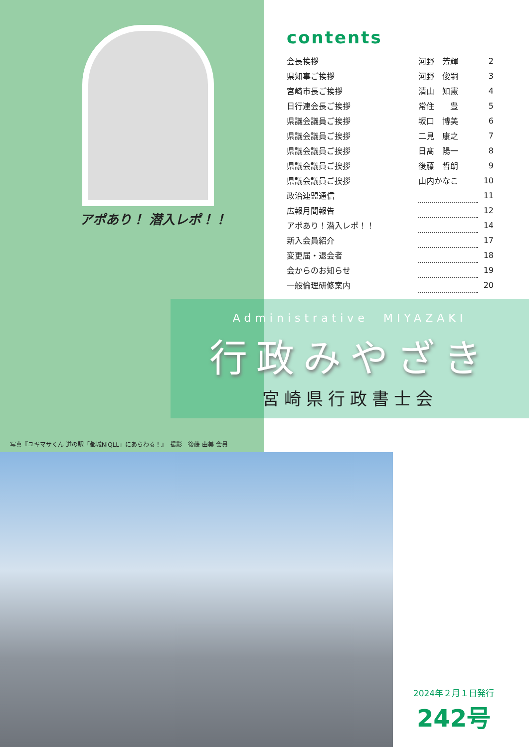アポあり！ 潜入レポ！！
contents
| 会長挨拶 | 河野 芳輝 | | 2 |
| 県知事ご挨拶 | 河野 俊嗣 | | 3 |
| 宮崎市長ご挨拶 | 清山 知憲 | | 4 |
| 日行連会長ご挨拶 | 常住 豊 | | 5 |
| 県議会議員ご挨拶 | 坂口 博美 | | 6 |
| 県議会議員ご挨拶 | 二見 康之 | | 7 |
| 県議会議員ご挨拶 | 日髙 陽一 | | 8 |
| 県議会議員ご挨拶 | 後藤 哲朗 | | 9 |
| 県議会議員ご挨拶 | 山内かなこ | | 10 |
| 政治連盟通信 | | | 11 |
| 広報月間報告 | | | 12 |
| アポあり！潜入レポ！！ | | | 14 |
| 新入会員紹介 | | | 17 |
| 変更届・退会者 | | | 18 |
| 会からのお知らせ | | | 19 |
| 一般倫理研修案内 | | | 20 |
Administrative　MIYAZAKI
行政みやざき
宮崎県行政書士会
写真『ユキマサくん 道の駅「都城NiQLL」にあらわる！』　撮影　後藤 由美 会員
2024年２月１日発行
242号